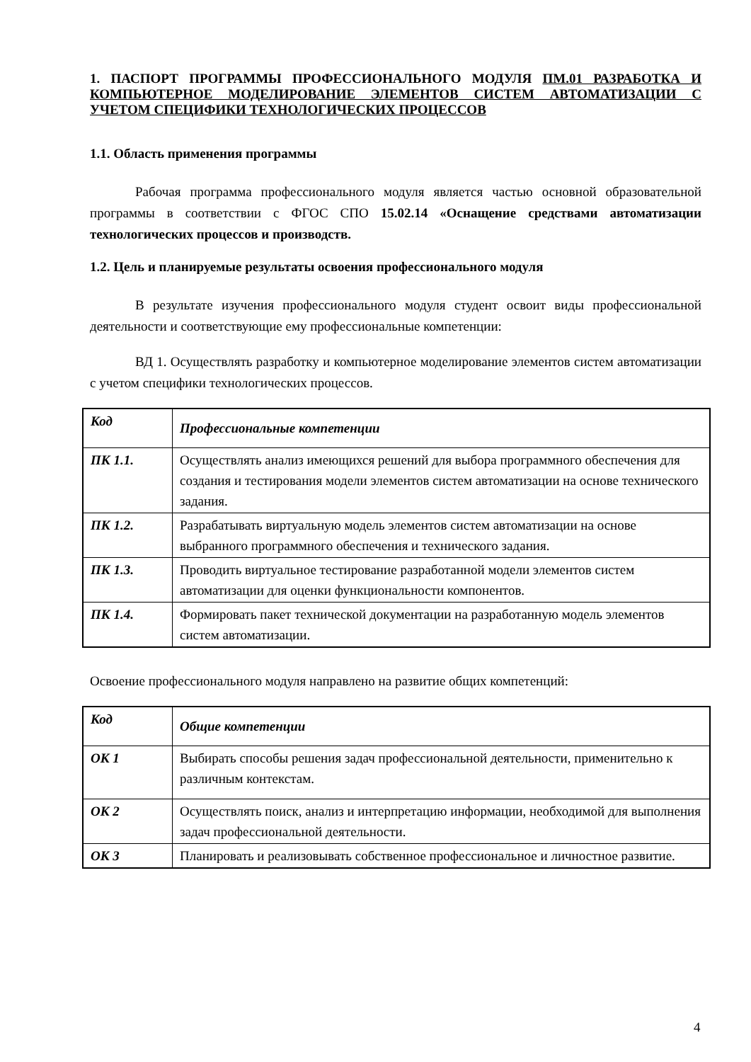1. ПАСПОРТ ПРОГРАММЫ ПРОФЕССИОНАЛЬНОГО МОДУЛЯ ПМ.01 РАЗРАБОТКА И КОМПЬЮТЕРНОЕ МОДЕЛИРОВАНИЕ ЭЛЕМЕНТОВ СИСТЕМ АВТОМАТИЗАЦИИ С УЧЕТОМ СПЕЦИФИКИ ТЕХНОЛОГИЧЕСКИХ ПРОЦЕССОВ
1.1. Область применения программы
Рабочая программа профессионального модуля является частью основной образовательной программы в соответствии с ФГОС СПО 15.02.14 «Оснащение средствами автоматизации технологических процессов и производств.
1.2. Цель и планируемые результаты освоения профессионального модуля
В результате изучения профессионального модуля студент освоит виды профессиональной деятельности и соответствующие ему профессиональные компетенции:
ВД 1. Осуществлять разработку и компьютерное моделирование элементов систем автоматизации с учетом специфики технологических процессов.
| Код | Профессиональные компетенции |
| ПК 1.1. | Осуществлять анализ имеющихся решений для выбора программного обеспечения для создания и тестирования модели элементов систем автоматизации на основе технического задания. |
| ПК 1.2. | Разрабатывать виртуальную модель элементов систем автоматизации на основе выбранного программного обеспечения и технического задания. |
| ПК 1.3. | Проводить виртуальное тестирование разработанной модели элементов систем автоматизации для оценки функциональности компонентов. |
| ПК 1.4. | Формировать пакет технической документации на разработанную модель элементов систем автоматизации. |
Освоение профессионального модуля направлено на развитие общих компетенций:
| Код | Общие компетенции |
| ОК 1 | Выбирать способы решения задач профессиональной деятельности, применительно к различным контекстам. |
| ОК 2 | Осуществлять поиск, анализ и интерпретацию информации, необходимой для выполнения задач профессиональной деятельности. |
| ОК 3 | Планировать и реализовывать собственное профессиональное и личностное развитие. |
4